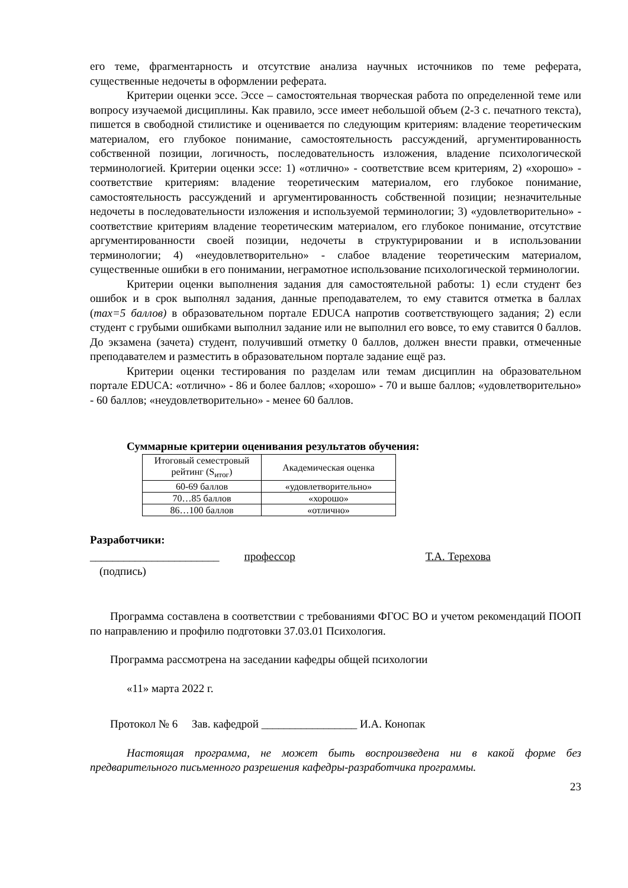его теме, фрагментарность и отсутствие анализа научных источников по теме реферата, существенные недочеты в оформлении реферата.
Критерии оценки эссе. Эссе – самостоятельная творческая работа по определенной теме или вопросу изучаемой дисциплины. Как правило, эссе имеет небольшой объем (2-3 с. печатного текста), пишется в свободной стилистике и оценивается по следующим критериям: владение теоретическим материалом, его глубокое понимание, самостоятельность рассуждений, аргументированность собственной позиции, логичность, последовательность изложения, владение психологической терминологией. Критерии оценки эссе: 1) «отлично» - соответствие всем критериям, 2) «хорошо» - соответствие критериям: владение теоретическим материалом, его глубокое понимание, самостоятельность рассуждений и аргументированность собственной позиции; незначительные недочеты в последовательности изложения и используемой терминологии; 3) «удовлетворительно» - соответствие критериям владение теоретическим материалом, его глубокое понимание, отсутствие аргументированности своей позиции, недочеты в структурировании и в использовании терминологии; 4) «неудовлетворительно» - слабое владение теоретическим материалом, существенные ошибки в его понимании, неграмотное использование психологической терминологии.
Критерии оценки выполнения задания для самостоятельной работы: 1) если студент без ошибок и в срок выполнял задания, данные преподавателем, то ему ставится отметка в баллах (max=5 баллов) в образовательном портале EDUCA напротив соответствующего задания; 2) если студент с грубыми ошибками выполнил задание или не выполнил его вовсе, то ему ставится 0 баллов. До экзамена (зачета) студент, получивший отметку 0 баллов, должен внести правки, отмеченные преподавателем и разместить в образовательном портале задание ещё раз.
Критерии оценки тестирования по разделам или темам дисциплин на образовательном портале EDUCA: «отлично» - 86 и более баллов; «хорошо» - 70 и выше баллов; «удовлетворительно» - 60 баллов; «неудовлетворительно» - менее 60 баллов.
Суммарные критерии оценивания результатов обучения:
| Итоговый семестровый рейтинг (S<sub>итог</sub>) | Академическая оценка |
| --- | --- |
| 60-69 баллов | «удовлетворительно» |
| 70…85 баллов | «хорошо» |
| 86…100 баллов | «отлично» |
Разработчики:
_______________________ профессор Т.А. Терехова
(подпись)
Программа составлена в соответствии с требованиями ФГОС ВО и учетом рекомендаций ПООП по направлению и профилю подготовки 37.03.01 Психология.
Программа рассмотрена на заседании кафедры общей психологии
«11» марта 2022 г.
Протокол № 6 Зав. кафедрой _________________ И.А. Конопак
Настоящая программа, не может быть воспроизведена ни в какой форме без предварительного письменного разрешения кафедры-разработчика программы.
23